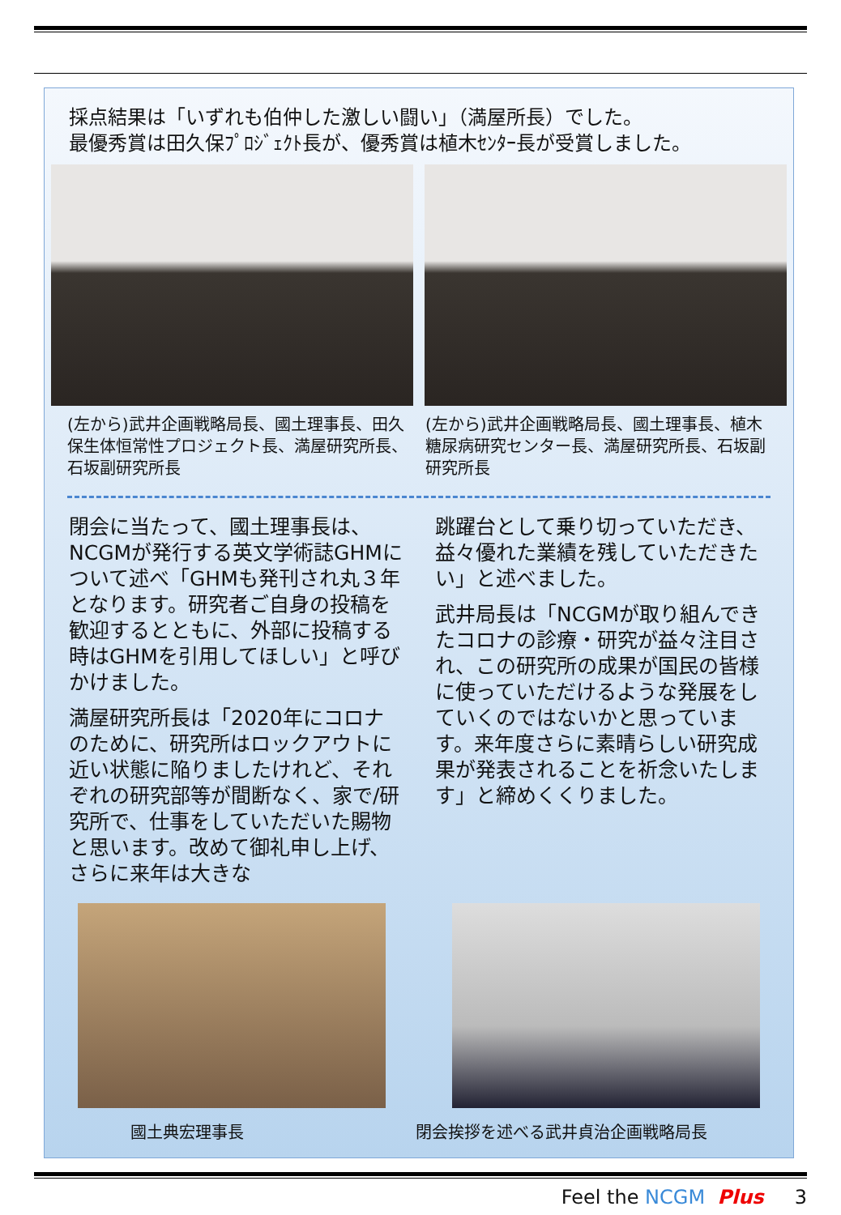採点結果は「いずれも伯仲した激しい闘い」（満屋所長）でした。
最優秀賞は田久保ﾌﾟﾛｼﾞｪｸﾄ長が、優秀賞は植木ｾﾝﾀｰ長が受賞しました。
(左から)武井企画戦略局長、國土理事長、田久保生体恒常性プロジェクト長、満屋研究所長、石坂副研究所長
(左から)武井企画戦略局長、國土理事長、植木糖尿病研究センター長、満屋研究所長、石坂副研究所長
閉会に当たって、國土理事長は、NCGMが発行する英文学術誌GHMについて述べ「GHMも発刊され丸３年となります。研究者ご自身の投稿を歓迎するとともに、外部に投稿する時はGHMを引用してほしい」と呼びかけました。
満屋研究所長は「2020年にコロナのために、研究所はロックアウトに近い状態に陥りましたけれど、それぞれの研究部等が間断なく、家で/研究所で、仕事をしていただいた賜物と思います。改めて御礼申し上げ、さらに来年は大きな
跳躍台として乗り切っていただき、益々優れた業績を残していただきたい」と述べました。
武井局長は「NCGMが取り組んできたコロナの診療・研究が益々注目され、この研究所の成果が国民の皆様に使っていただけるような発展をしていくのではないかと思っています。来年度さらに素晴らしい研究成果が発表されることを祈念いたします」と締めくくりました。
國土典宏理事長 閉会挨拶を述べる武井貞治企画戦略局長
Feel the NCGM Plus 3